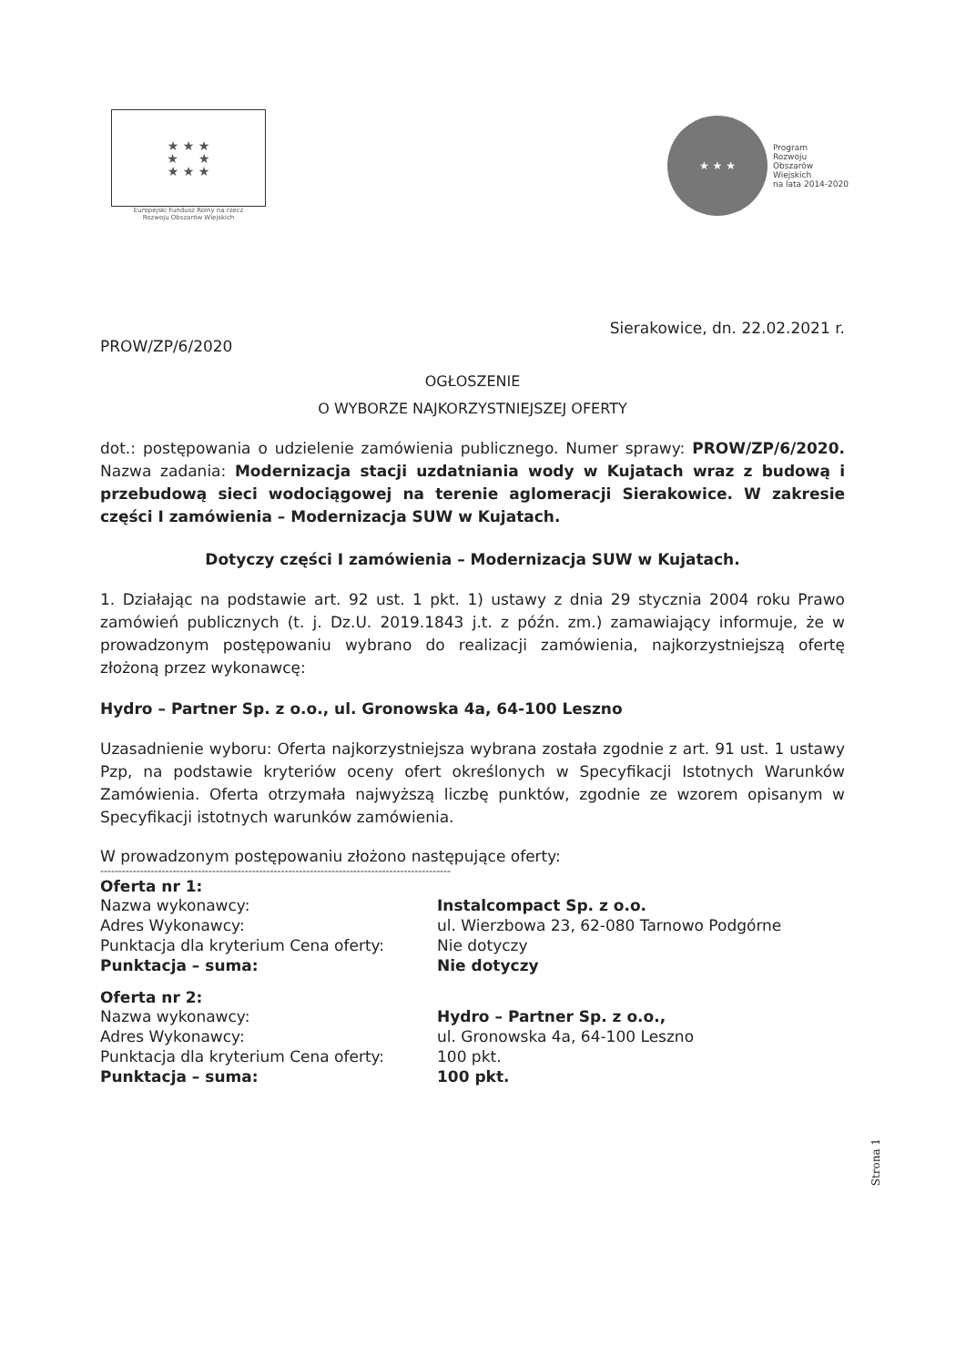★ ★ ★
★ ★
★ ★ ★
Europejski Fundusz Rolny na rzecz
Rozwoju Obszarów Wiejskich
★ ★ ★
Program
Rozwoju
Obszarów
Wiejskich
na lata 2014-2020
Sierakowice, dn. 22.02.2021 r.
PROW/ZP/6/2020
OGŁOSZENIE
O WYBORZE NAJKORZYSTNIEJSZEJ OFERTY
dot.: postępowania o udzielenie zamówienia publicznego. Numer sprawy: PROW/ZP/6/2020. Nazwa zadania: Modernizacja stacji uzdatniania wody w Kujatach wraz z budową i przebudową sieci wodociągowej na terenie aglomeracji Sierakowice. W zakresie części I zamówienia – Modernizacja SUW w Kujatach.
Dotyczy części I zamówienia – Modernizacja SUW w Kujatach.
1. Działając na podstawie art. 92 ust. 1 pkt. 1) ustawy z dnia 29 stycznia 2004 roku Prawo zamówień publicznych (t. j. Dz.U. 2019.1843 j.t. z późn. zm.) zamawiający informuje, że w prowadzonym postępowaniu wybrano do realizacji zamówienia, najkorzystniejszą ofertę złożoną przez wykonawcę:
Hydro – Partner Sp. z o.o., ul. Gronowska 4a, 64-100 Leszno
Uzasadnienie wyboru: Oferta najkorzystniejsza wybrana została zgodnie z art. 91 ust. 1 ustawy Pzp, na podstawie kryteriów oceny ofert określonych w Specyfikacji Istotnych Warunków Zamówienia. Oferta otrzymała najwyższą liczbę punktów, zgodnie ze wzorem opisanym w Specyfikacji istotnych warunków zamówienia.
W prowadzonym postępowaniu złożono następujące oferty:
-------------------------------------------------------------------------------------------------
Oferta nr 1:
Nazwa wykonawcy: Instalcompact Sp. z o.o.
Adres Wykonawcy: ul. Wierzbowa 23, 62-080 Tarnowo Podgórne
Punktacja dla kryterium Cena oferty: Nie dotyczy
Punktacja – suma: Nie dotyczy
Oferta nr 2:
Nazwa wykonawcy: Hydro – Partner Sp. z o.o.,
Adres Wykonawcy: ul. Gronowska 4a, 64-100 Leszno
Punktacja dla kryterium Cena oferty: 100 pkt.
Punktacja – suma: 100 pkt.
Strona 1